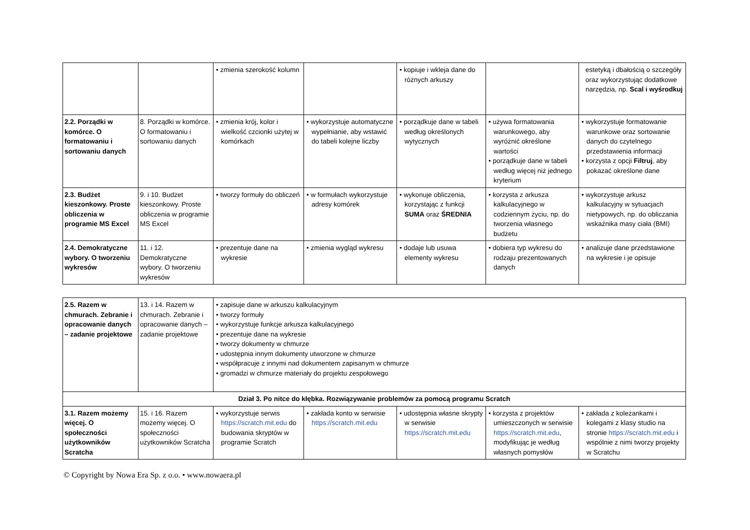| | | • zmienia szerokość kolumn | | • kopiuje i wkleja dane do różnych arkuszy | | estetyką i dbałością o szczegóły oraz wykorzystując dodatkowe narzędzia, np. Scal i wyśrodkuj |
| 2.2. Porządki w komórce. O formatowaniu i sortowaniu danych | 8. Porządki w komórce. O formatowaniu i sortowaniu danych | • zmienia krój, kolor i wielkość czcionki użytej w komórkach | • wykorzystuje automatyczne wypełnianie, aby wstawić do tabeli kolejne liczby | • porządkuje dane w tabeli według określonych wytycznych | • używa formatowania warunkowego, aby wyróżnić określone wartości • porządkuje dane w tabeli według więcej niż jednego kryterium | • wykorzystuje formatowanie warunkowe oraz sortowanie danych do czytelnego przedstawienia informacji • korzysta z opcji Filtruj , aby pokazać określone dane |
| 2.3. Budżet kieszonkowy. Proste obliczenia w programie MS Excel | 9. i 10. Budżet kieszonkowy. Proste obliczenia w programie MS Excel | • tworzy formuły do obliczeń | • w formułach wykorzystuje adresy komórek | • wykonuje obliczenia, korzystając z funkcji SUMA oraz ŚREDNIA | • korzysta z arkusza kalkulacyjnego w codziennym życiu, np. do tworzenia własnego budżetu | • wykorzystuje arkusz kalkulacyjny w sytuacjach nietypowych, np. do obliczania wskaźnika masy ciała (BMI) |
| 2.4. Demokratyczne wybory. O tworzeniu wykresów | 11. i 12. Demokratyczne wybory. O tworzeniu wykresów | • prezentuje dane na wykresie | • zmienia wygląd wykresu | • dodaje lub usuwa elementy wykresu | • dobiera typ wykresu do rodzaju prezentowanych danych | • analizuje dane przedstawione na wykresie i je opisuje |
| 2.5. Razem w chmurach. Zebranie i opracowanie danych – zadanie projektowe | 13. i 14. Razem w chmurach. Zebranie i opracowanie danych – zadanie projektowe | • zapisuje dane w arkuszu kalkulacyjnym • tworzy formuły • wykorzystuje funkcje arkusza kalkulacyjnego • prezentuje dane na wykresie • tworzy dokumenty w chmurze • udostępnia innym dokumenty utworzone w chmurze • współpracuje z innymi nad dokumentem zapisanym w chmurze • gromadzi w chmurze materiały do projektu zespołowego | | | | |
| Dział 3. Po nitce do kłębka. Rozwiązywanie problemów za pomocą programu Scratch | | | | | | |
| 3.1. Razem możemy więcej. O społeczności użytkowników Scratcha | 15. i 16. Razem możemy więcej. O społeczności użytkowników Scratcha | • wykorzystuje serwis https://scratch.mit.edu do budowania skryptów w programie Scratch | • zakłada konto w serwisie https://scratch.mit.edu | • udostępnia własne skrypty w serwisie https://scratch.mit.edu | • korzysta z projektów umieszczonych w serwisie https://scratch.mit.edu , modyfikując je według własnych pomysłów | • zakłada z koleżankami i kolegami z klasy studio na stronie https://scratch.mit.edu i wspólnie z nimi tworzy projekty w Scratchu |
© Copyright by Nowa Era Sp. z o.o. • www.nowaera.pl